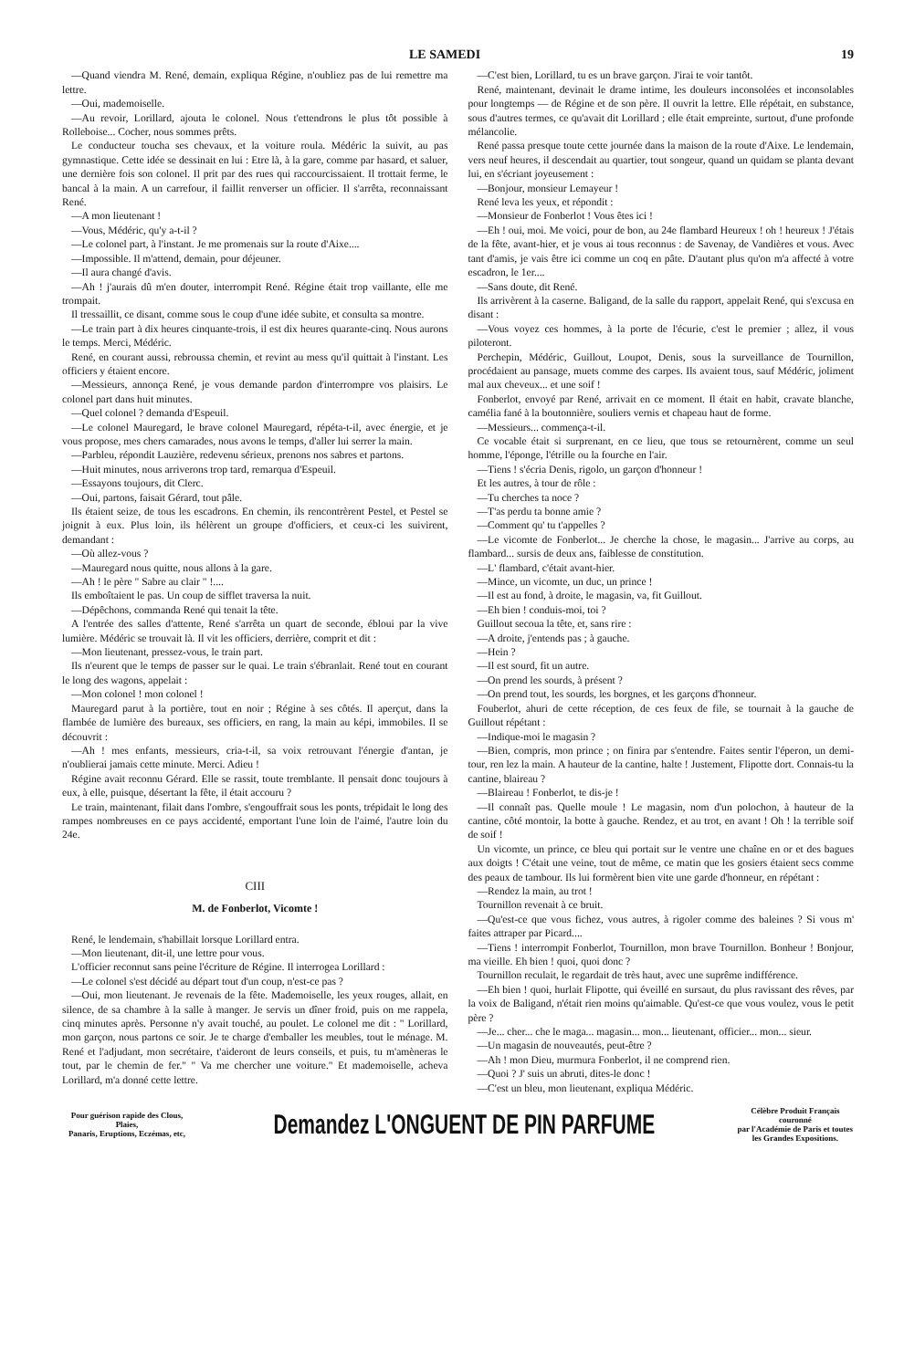LE SAMEDI 19
—Quand viendra M. René, demain, expliqua Régine, n'oubliez pas de lui remettre ma lettre.
—Oui, mademoiselle.
—Au revoir, Lorillard, ajouta le colonel. Nous t'ettendrons le plus tôt possible à Rolleboise... Cocher, nous sommes prêts.
Le conducteur toucha ses chevaux, et la voiture roula. Médéric la suivit, au pas gymnastique. Cette idée se dessinait en lui : Etre là, à la gare, comme par hasard, et saluer, une dernière fois son colonel. Il prit par des rues qui raccourcissaient. Il trottait ferme, le bancal à la main. A un carrefour, il faillit renverser un officier. Il s'arrêta, reconnaissant René.
—A mon lieutenant !
—Vous, Médéric, qu'y a-t-il ?
—Le colonel part, à l'instant. Je me promenais sur la route d'Aixe....
—Impossible. Il m'attend, demain, pour déjeuner.
—Il aura changé d'avis.
—Ah ! j'aurais dû m'en douter, interrompit René. Régine était trop vaillante, elle me trompait.
Il tressaillit, ce disant, comme sous le coup d'une idée subite, et consulta sa montre.
—Le train part à dix heures cinquante-trois, il est dix heures quarante-cinq. Nous aurons le temps. Merci, Médéric.
René, en courant aussi, rebroussa chemin, et revint au mess qu'il quittait à l'instant. Les officiers y étaient encore.
—Messieurs, annonça René, je vous demande pardon d'interrompre vos plaisirs. Le colonel part dans huit minutes.
—Quel colonel ? demanda d'Espeuil.
—Le colonel Mauregard, le brave colonel Mauregard, répéta-t-il, avec énergie, et je vous propose, mes chers camarades, nous avons le temps, d'aller lui serrer la main.
—Parbleu, répondit Lauzière, redevenu sérieux, prenons nos sabres et partons.
—Huit minutes, nous arriverons trop tard, remarqua d'Espeuil.
—Essayons toujours, dit Clerc.
—Oui, partons, faisait Gérard, tout pâle.
Ils étaient seize, de tous les escadrons. En chemin, ils rencontrèrent Pestel, et Pestel se joignit à eux. Plus loin, ils hélèrent un groupe d'officiers, et ceux-ci les suivirent, demandant :
—Où allez-vous ?
—Mauregard nous quitte, nous allons à la gare.
—Ah ! le père " Sabre au clair " !....
Ils emboîtaient le pas. Un coup de sifflet traversa la nuit.
—Dépêchons, commanda René qui tenait la tête.
A l'entrée des salles d'attente, René s'arrêta un quart de seconde, ébloui par la vive lumière. Médéric se trouvait là. Il vit les officiers, derrière, comprit et dit :
—Mon lieutenant, pressez-vous, le train part.
Ils n'eurent que le temps de passer sur le quai. Le train s'ébranlait. René tout en courant le long des wagons, appelait :
—Mon colonel ! mon colonel !
Mauregard parut à la portière, tout en noir ; Régine à ses côtés. Il aperçut, dans la flambée de lumière des bureaux, ses officiers, en rang, la main au képi, immobiles. Il se découvrit :
—Ah ! mes enfants, messieurs, cria-t-il, sa voix retrouvant l'énergie d'antan, je n'oublierai jamais cette minute. Merci. Adieu !
Régine avait reconnu Gérard. Elle se rassit, toute tremblante. Il pensait donc toujours à eux, à elle, puisque, désertant la fête, il était accouru ?
Le train, maintenant, filait dans l'ombre, s'engouffrait sous les ponts, trépidait le long des rampes nombreuses en ce pays accidenté, emportant l'une loin de l'aimé, l'autre loin du 24e.
CIII
M. de Fonberlot, Vicomte !
René, le lendemain, s'habillait lorsque Lorillard entra.
—Mon lieutenant, dit-il, une lettre pour vous.
L'officier reconnut sans peine l'écriture de Régine. Il interrogea Lorillard :
—Le colonel s'est décidé au départ tout d'un coup, n'est-ce pas ?
—Oui, mon lieutenant. Je revenais de la fête. Mademoiselle, les yeux rouges, allait, en silence, de sa chambre à la salle à manger. Je servis un dîner froid, puis on me rappela, cinq minutes après. Personne n'y avait touché, au poulet. Le colonel me dit : " Lorillard, mon garçon, nous partons ce soir. Je te charge d'emballer les meubles, tout le ménage. M. René et l'adjudant, mon secrétaire, t'aideront de leurs conseils, et puis, tu m'amèneras le tout, par le chemin de fer." " Va me chercher une voiture." Et mademoiselle, acheva Lorillard, m'a donné cette lettre.
—C'est bien, Lorillard, tu es un brave garçon. J'irai te voir tantôt.
René, maintenant, devinait le drame intime, les douleurs inconsolées et inconsolables pour longtemps — de Régine et de son père. Il ouvrit la lettre. Elle répétait, en substance, sous d'autres termes, ce qu'avait dit Lorillard ; elle était empreinte, surtout, d'une profonde mélancolie.
René passa presque toute cette journée dans la maison de la route d'Aixe. Le lendemain, vers neuf heures, il descendait au quartier, tout songeur, quand un quidam se planta devant lui, en s'écriant joyeusement :
—Bonjour, monsieur Lemayeur !
René leva les yeux, et répondit :
—Monsieur de Fonberlot ! Vous êtes ici !
—Eh ! oui, moi. Me voici, pour de bon, au 24e flambard Heureux ! oh ! heureux ! J'étais de la fête, avant-hier, et je vous ai tous reconnus : de Savenay, de Vandières et vous. Avec tant d'amis, je vais être ici comme un coq en pâte. D'autant plus qu'on m'a affecté à votre escadron, le 1er....
—Sans doute, dit René.
Ils arrivèrent à la caserne. Baligand, de la salle du rapport, appelait René, qui s'excusa en disant :
—Vous voyez ces hommes, à la porte de l'écurie, c'est le premier ; allez, il vous piloteront.
Perchepin, Médéric, Guillout, Loupot, Denis, sous la surveillance de Tournillon, procédaient au pansage, muets comme des carpes. Ils avaient tous, sauf Médéric, joliment mal aux cheveux... et une soif !
Fonberlot, envoyé par René, arrivait en ce moment. Il était en habit, cravate blanche, camélia fané à la boutonnière, souliers vernis et chapeau haut de forme.
—Messieurs... commença-t-il.
Ce vocable était si surprenant, en ce lieu, que tous se retournèrent, comme un seul homme, l'éponge, l'étrille ou la fourche en l'air.
—Tiens ! s'écria Denis, rigolo, un garçon d'honneur !
Et les autres, à tour de rôle :
—Tu cherches ta noce ?
—T'as perdu ta bonne amie ?
—Comment qu' tu t'appelles ?
—Le vicomte de Fonberlot... Je cherche la chose, le magasin... J'arrive au corps, au flambard... sursis de deux ans, faiblesse de constitution.
—L' flambard, c'était avant-hier.
—Mince, un vicomte, un duc, un prince !
—Il est au fond, à droite, le magasin, va, fit Guillout.
—Eh bien ! conduis-moi, toi ?
Guillout secoua la tête, et, sans rire :
—A droite, j'entends pas ; à gauche.
—Hein ?
—Il est sourd, fit un autre.
—On prend les sourds, à présent ?
—On prend tout, les sourds, les borgnes, et les garçons d'honneur.
Fouberlot, ahuri de cette réception, de ces feux de file, se tournait à la gauche de Guillout répétant :
—Indique-moi le magasin ?
—Bien, compris, mon prince ; on finira par s'entendre. Faites sentir l'éperon, un demi-tour, ren lez la main. A hauteur de la cantine, halte ! Justement, Flipotte dort. Connais-tu la cantine, blaireau ?
—Blaireau ! Fonberlot, te dis-je !
—Il connaît pas. Quelle moule ! Le magasin, nom d'un polochon, à hauteur de la cantine, côté montoir, la botte à gauche. Rendez, et au trot, en avant ! Oh ! la terrible soif de soif !
Un vicomte, un prince, ce bleu qui portait sur le ventre une chaîne en or et des bagues aux doigts ! C'était une veine, tout de même, ce matin que les gosiers étaient secs comme des peaux de tambour. Ils lui formèrent bien vite une garde d'honneur, en répétant :
—Rendez la main, au trot !
Tournillon revenait à ce bruit.
—Qu'est-ce que vous fichez, vous autres, à rigoler comme des baleines ? Si vous m' faites attraper par Picard....
—Tiens ! interrompit Fonberlot, Tournillon, mon brave Tournillon. Bonheur ! Bonjour, ma vieille. Eh bien ! quoi, quoi donc ?
Tournillon reculait, le regardait de très haut, avec une suprême indifférence.
—Eh bien ! quoi, hurlait Flipotte, qui éveillé en sursaut, du plus ravissant des rêves, par la voix de Baligand, n'était rien moins qu'aimable. Qu'est-ce que vous voulez, vous le petit père ?
—Je... cher... che le maga... magasin... mon... lieutenant, officier... mon... sieur.
—Un magasin de nouveautés, peut-être ?
—Ah ! mon Dieu, murmura Fonberlot, il ne comprend rien.
—Quoi ? J' suis un abruti, dites-le donc !
—C'est un bleu, mon lieutenant, expliqua Médéric.
Pour guérison rapide des Clous, Plaies,
Panaris, Eruptions, Eczémas, etc,
Demandez L'ONGUENT DE PIN PARFUME
Célèbre Produit Français couronné
par l'Académie de Paris et toutes
les Grandes Expositions.